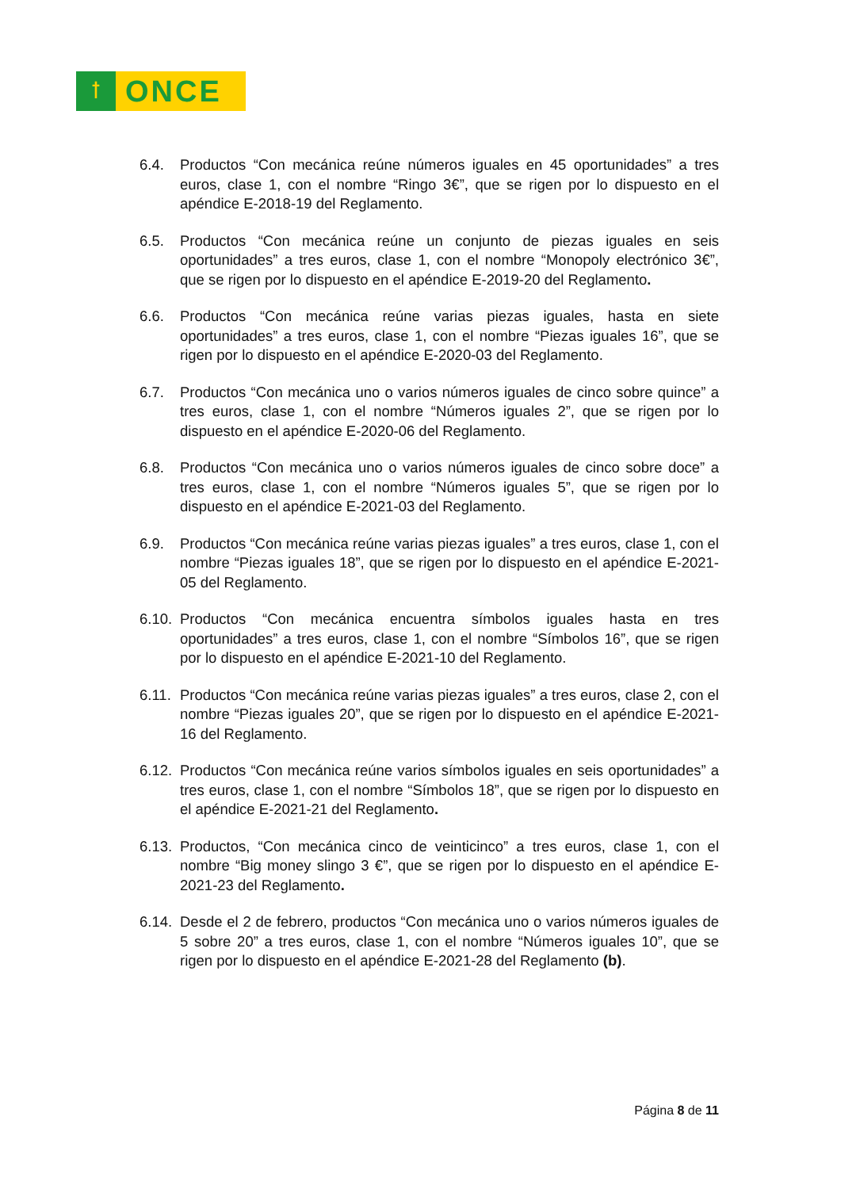ꝉ
ONCE
6.4. Productos “Con mecánica reúne números iguales en 45 oportunidades” a tres euros, clase 1, con el nombre “Ringo 3€”, que se rigen por lo dispuesto en el apéndice E-2018-19 del Reglamento.
6.5. Productos “Con mecánica reúne un conjunto de piezas iguales en seis oportunidades” a tres euros, clase 1, con el nombre “Monopoly electrónico 3€”, que se rigen por lo dispuesto en el apéndice E-2019-20 del Reglamento.
6.6. Productos “Con mecánica reúne varias piezas iguales, hasta en siete oportunidades” a tres euros, clase 1, con el nombre “Piezas iguales 16”, que se rigen por lo dispuesto en el apéndice E-2020-03 del Reglamento.
6.7. Productos “Con mecánica uno o varios números iguales de cinco sobre quince” a tres euros, clase 1, con el nombre “Números iguales 2”, que se rigen por lo dispuesto en el apéndice E-2020-06 del Reglamento.
6.8. Productos “Con mecánica uno o varios números iguales de cinco sobre doce” a tres euros, clase 1, con el nombre “Números iguales 5”, que se rigen por lo dispuesto en el apéndice E-2021-03 del Reglamento.
6.9. Productos “Con mecánica reúne varias piezas iguales” a tres euros, clase 1, con el nombre “Piezas iguales 18”, que se rigen por lo dispuesto en el apéndice E-2021-05 del Reglamento.
6.10.
Productos “Con mecánica encuentra símbolos iguales hasta en tres oportunidades” a tres euros, clase 1, con el nombre “Símbolos 16”, que se rigen por lo dispuesto en el apéndice E-2021-10 del Reglamento.
6.11.
Productos “Con mecánica reúne varias piezas iguales” a tres euros, clase 2, con el nombre “Piezas iguales 20”, que se rigen por lo dispuesto en el apéndice E-2021-16 del Reglamento.
6.12.
Productos “Con mecánica reúne varios símbolos iguales en seis oportunidades” a tres euros, clase 1, con el nombre “Símbolos 18”, que se rigen por lo dispuesto en el apéndice E-2021-21 del Reglamento.
6.13.
Productos, “Con mecánica cinco de veinticinco” a tres euros, clase 1, con el nombre “Big money slingo 3 €”, que se rigen por lo dispuesto en el apéndice E-2021-23 del Reglamento.
6.14.
Desde el 2 de febrero, productos “Con mecánica uno o varios números iguales de 5 sobre 20” a tres euros, clase 1, con el nombre “Números iguales 10”, que se rigen por lo dispuesto en el apéndice E-2021-28 del Reglamento (b).
Página 8 de 11